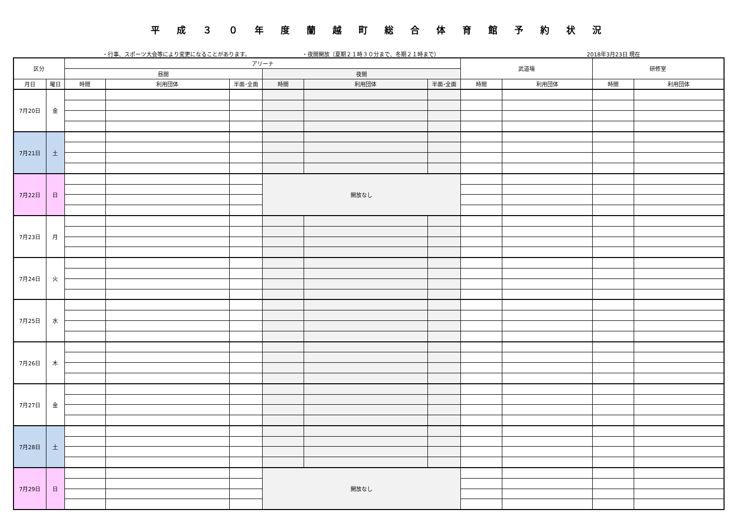平成３０年度蘭越町総合体育館予約状況
・行事、スポーツ大会等により変更になることがあります。 ・夜間開放（夏期２１時３０分まで、冬期２１時まで） 2018年3月23日 現在
| 区分 | | アリーナ | | | | | | 武道場 | | 研修室 | |
| --- | --- | --- | --- | --- | --- | --- | --- | --- | --- | --- | --- |
| | | 昼間 | | | 夜間 | | | | | | |
| 月日 | 曜日 | 時間 | 利用団体 | 半面･全面 | 時間 | 利用団体 | 半面･全面 | 時間 | 利用団体 | 時間 | 利用団体 |
| 7月20日 | 金 | | | | | | | | | | |
| 7月21日 | 土 | | | | | | | | | | |
| 7月22日 | 日 | | | | 開放なし | | | | | | |
| 7月23日 | 月 | | | | | | | | | | |
| 7月24日 | 火 | | | | | | | | | | |
| 7月25日 | 水 | | | | | | | | | | |
| 7月26日 | 木 | | | | | | | | | | |
| 7月27日 | 金 | | | | | | | | | | |
| 7月28日 | 土 | | | | | | | | | | |
| 7月29日 | 日 | | | | 開放なし | | | | | | |